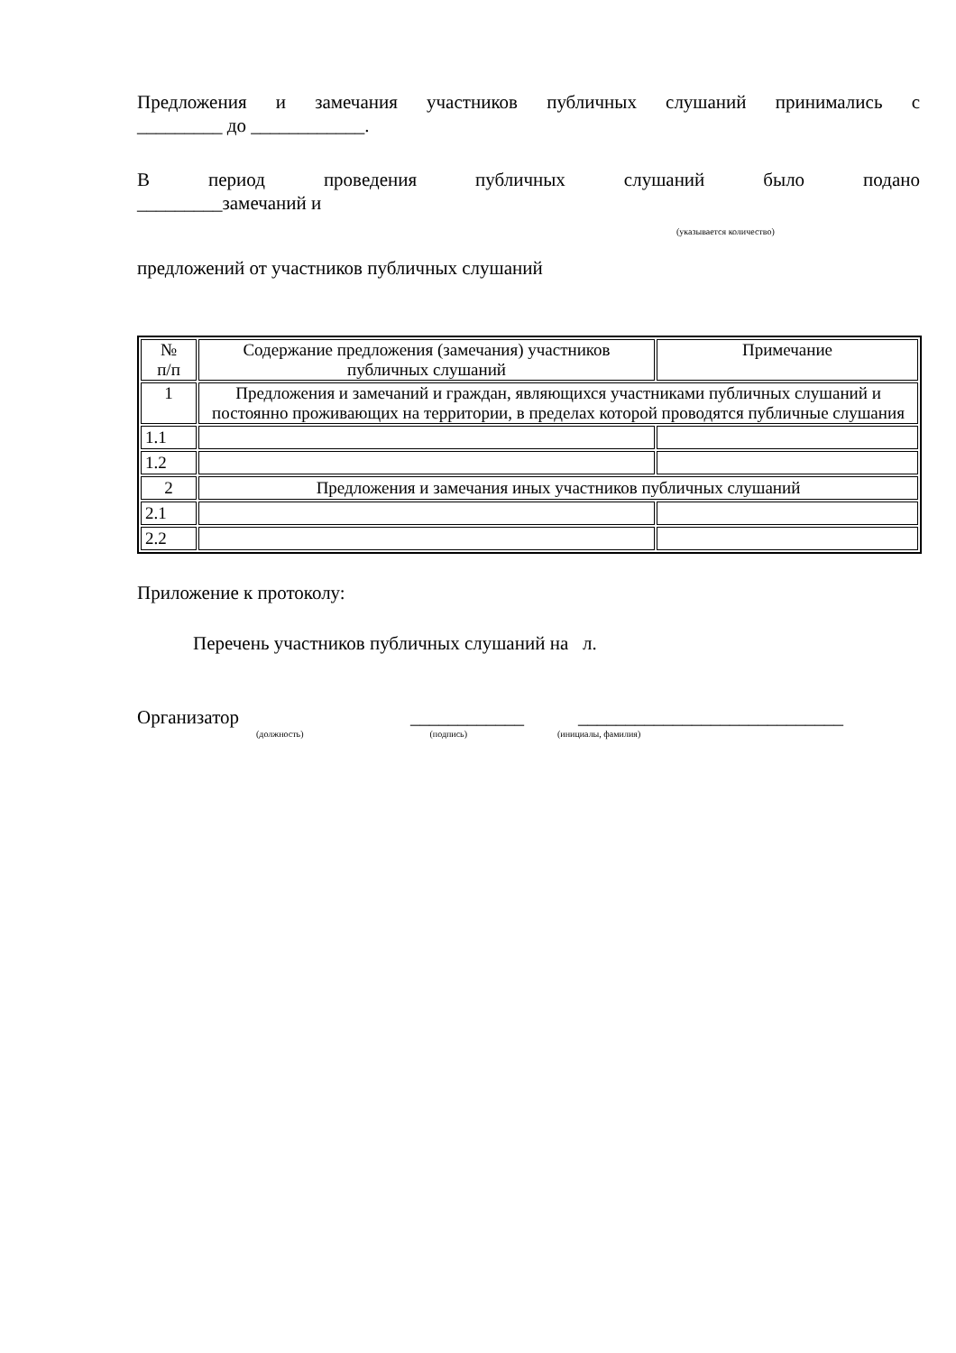Предложения и замечания участников публичных слушаний принимались с
_________ до ____________.
В период проведения публичных слушаний было подано
_________замечаний и
(указывается количество)
предложений от участников публичных слушаний
| № п/п | Содержание предложения (замечания) участников публичных слушаний | Примечание |
| 1 | Предложения и замечаний и граждан, являющихся участниками публичных слушаний и постоянно проживающих на территории, в пределах которой проводятся публичные слушания | |
| 1.1 | | |
| 1.2 | | |
| 2 | Предложения и замечания иных участников публичных слушаний | |
| 2.1 | | |
| 2.2 | | |
Приложение к протоколу:
Перечень участников публичных слушаний на л.
Организатор
____________
____________________________
(должность) (подпись) (инициалы, фамилия)